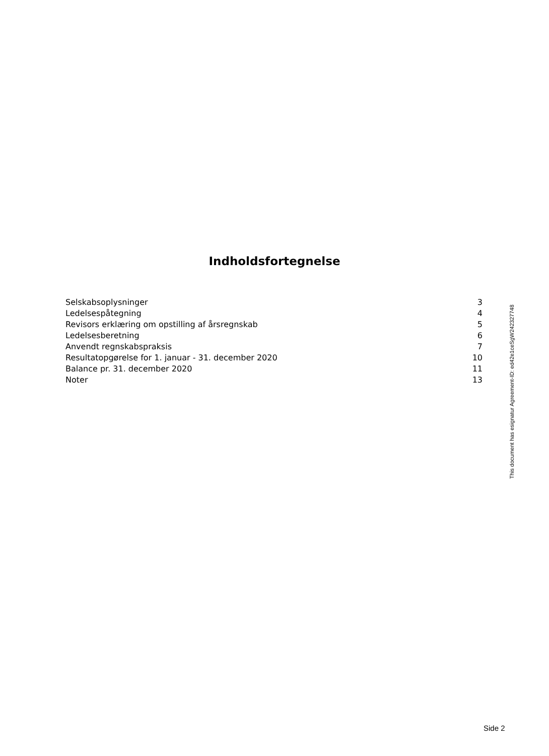Indholdsfortegnelse
| Selskabsoplysninger | 3 |
| Ledelsespåtegning | 4 |
| Revisors erklæring om opstilling af årsregnskab | 5 |
| Ledelsesberetning | 6 |
| Anvendt regnskabspraksis | 7 |
| Resultatopgørelse for 1. januar - 31. december 2020 | 10 |
| Balance pr. 31. december 2020 | 11 |
| Noter | 13 |
This document has esignatur Agreement-ID: ed42e1ceSgW242327748
Side 2